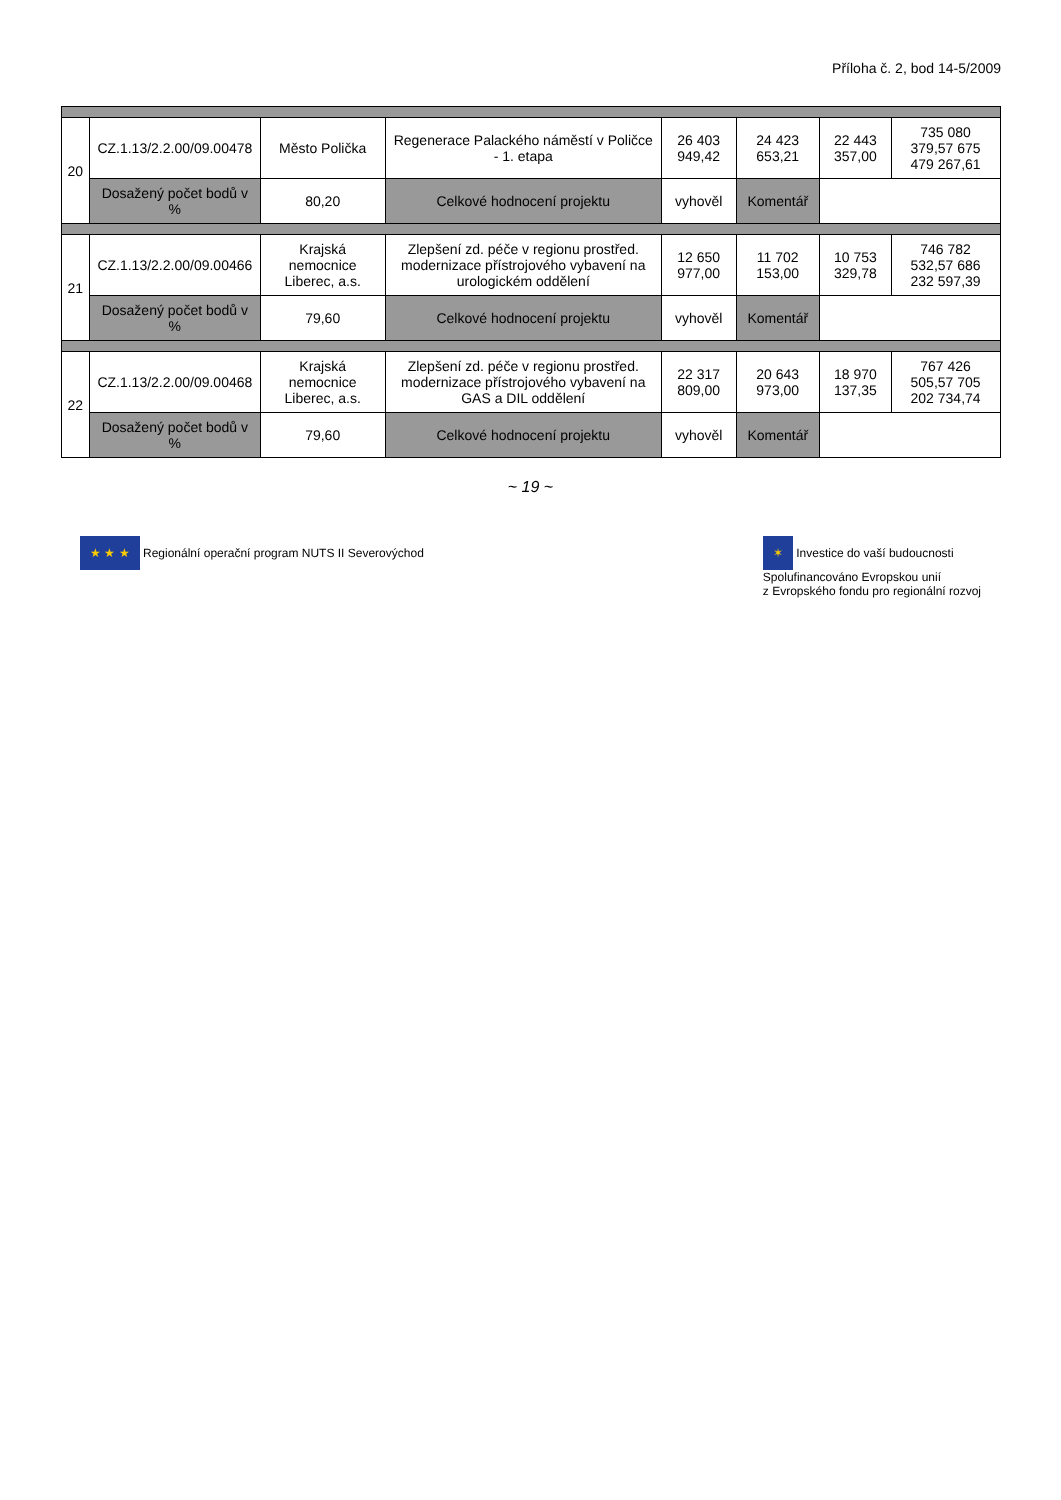Příloha č. 2, bod 14-5/2009
| 20 | CZ.1.13/2.2.00/09.00478 | Město Polička | Regenerace Palackého náměstí v Poličce - 1. etapa | 26 403 949,42 | 24 423 653,21 | 22 443 357,00 | 735 080 379,57 675 479 267,61 |
| | Dosažený počet bodů v % | 80,20 | Celkové hodnocení projektu | vyhověl | Komentář | | |
| 21 | CZ.1.13/2.2.00/09.00466 | Krajská nemocnice Liberec, a.s. | Zlepšení zd. péče v regionu prostřed. modernizace přístrojového vybavení na urologickém oddělení | 12 650 977,00 | 11 702 153,00 | 10 753 329,78 | 746 782 532,57 686 232 597,39 |
| | Dosažený počet bodů v % | 79,60 | Celkové hodnocení projektu | vyhověl | Komentář | | |
| 22 | CZ.1.13/2.2.00/09.00468 | Krajská nemocnice Liberec, a.s. | Zlepšení zd. péče v regionu prostřed. modernizace přístrojového vybavení na GAS a DIL oddělení | 22 317 809,00 | 20 643 973,00 | 18 970 137,35 | 767 426 505,57 705 202 734,74 |
| | Dosažený počet bodů v % | 79,60 | Celkové hodnocení projektu | vyhověl | Komentář | | |
~ 19 ~
★ ★ ★ Regionální operační program NUTS II Severovýchod
✶ Investice do vaší budoucnosti
Spolufinancováno Evropskou unií
z Evropského fondu pro regionální rozvoj